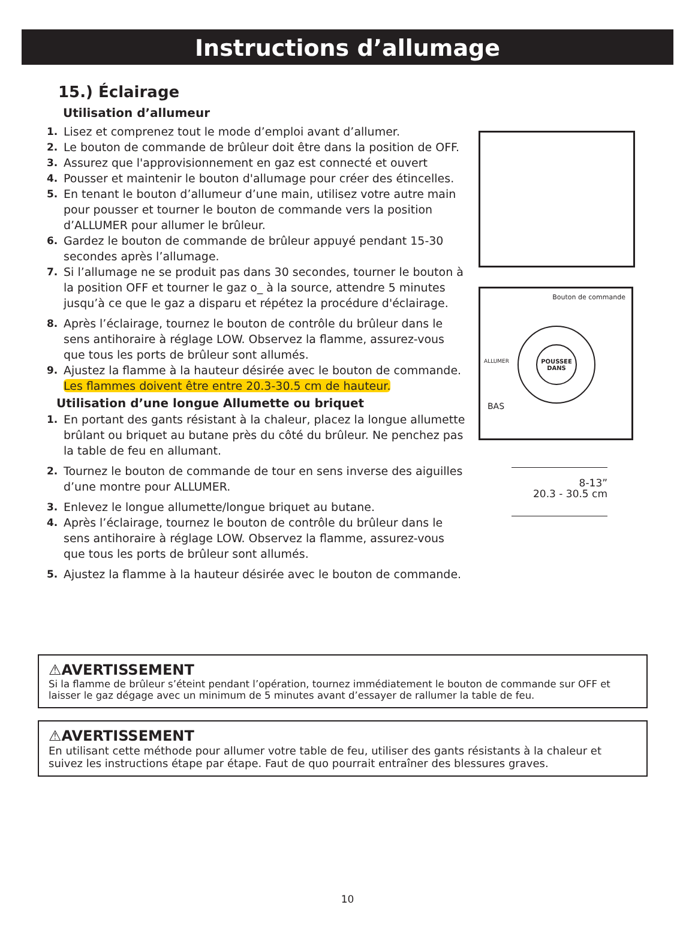Instructions d’allumage
15.) Éclairage
Utilisation d’allumeur
1. Lisez et comprenez tout le mode d’emploi avant d’allumer.
2. Le bouton de commande de brûleur doit être dans la position de OFF.
3. Assurez que l'approvisionnement en gaz est connecté et ouvert
4. Pousser et maintenir le bouton d'allumage pour créer des étincelles.
5. En tenant le bouton d’allumeur d’une main, utilisez votre autre main pour pousser et tourner le bouton de commande vers la position d’ALLUMER pour allumer le brûleur.
6. Gardez le bouton de commande de brûleur appuyé pendant 15-30 secondes après l’allumage.
7. Si l’allumage ne se produit pas dans 30 secondes, tourner le bouton à la position OFF et tourner le gaz o_ à la source, attendre 5 minutes jusqu’à ce que le gaz a disparu et répétez la procédure d'éclairage.
8. Après l’éclairage, tournez le bouton de contrôle du brûleur dans le sens antihoraire à réglage LOW. Observez la flamme, assurez-vous que tous les ports de brûleur sont allumés.
9. Ajustez la flamme à la hauteur désirée avec le bouton de commande. Les flammes doivent être entre 20.3-30.5 cm de hauteur.
Utilisation d’une longue Allumette ou briquet
1. En portant des gants résistant à la chaleur, placez la longue allumette brûlant ou briquet au butane près du côté du brûleur. Ne penchez pas la table de feu en allumant.
2. Tournez le bouton de commande de tour en sens inverse des aiguilles d’une montre pour ALLUMER.
3. Enlevez le longue allumette/longue briquet au butane.
4. Après l’éclairage, tournez le bouton de contrôle du brûleur dans le sens antihoraire à réglage LOW. Observez la flamme, assurez-vous que tous les ports de brûleur sont allumés.
5. Ajustez la flamme à la hauteur désirée avec le bouton de commande.
Bouton de commande
POUSSEE
DANS
ALLUMER
BAS
8-13”
20.3 - 30.5 cm
⚠AVERTISSEMENT
Si la flamme de brûleur s’éteint pendant l’opération, tournez immédiatement le bouton de commande sur OFF et laisser le gaz dégage avec un minimum de 5 minutes avant d’essayer de rallumer la table de feu.
⚠AVERTISSEMENT
En utilisant cette méthode pour allumer votre table de feu, utiliser des gants résistants à la chaleur et suivez les instructions étape par étape. Faut de quo pourrait entraîner des blessures graves.
10